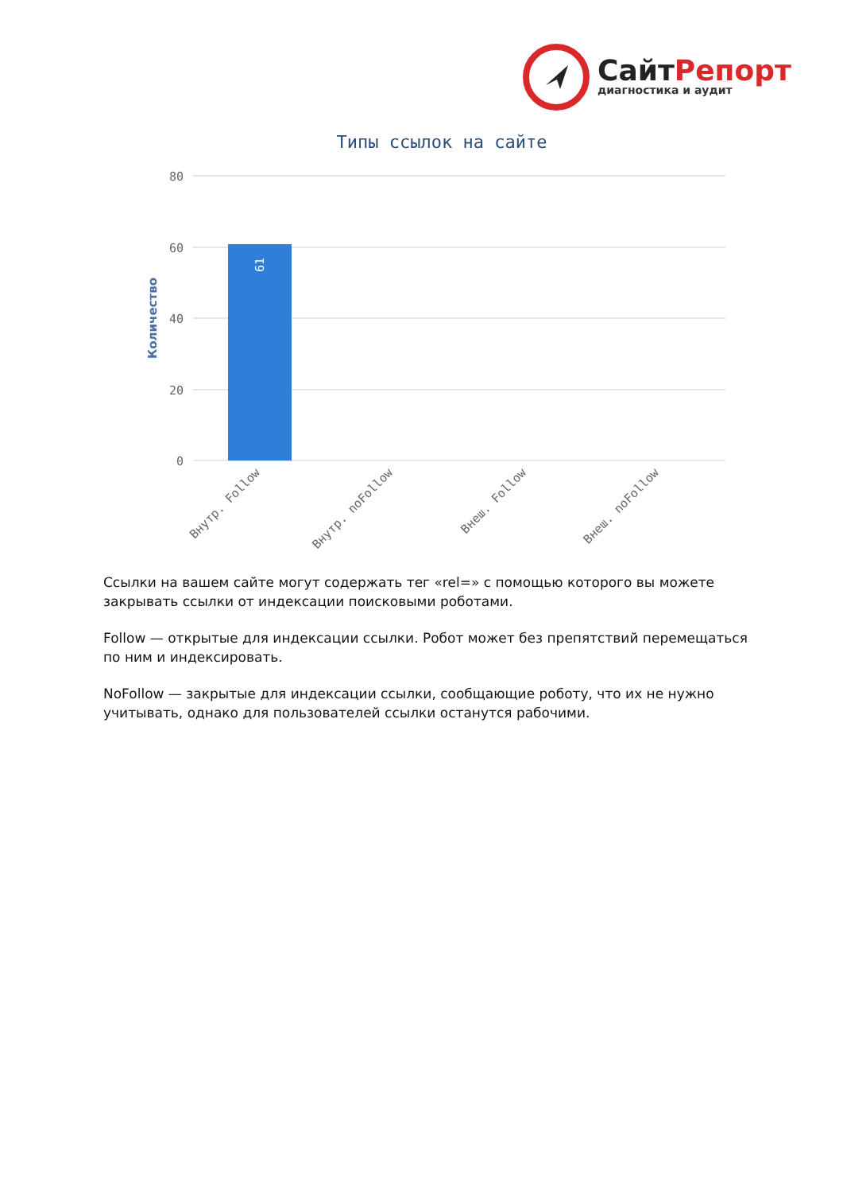СайтРепорт
диагностика и аудит
Типы ссылок на сайте
80
60
40
20
0
Количество
61
Внутр. Follow
Внутр. noFollow
Внеш. Follow
Внеш. noFollow
Ссылки на вашем сайте могут содержать тег «rel=» с помощью которого вы можете закрывать ссылки от индексации поисковыми роботами.
Follow — открытые для индексации ссылки. Робот может без препятствий перемещаться по ним и индексировать.
NoFollow — закрытые для индексации ссылки, сообщающие роботу, что их не нужно учитывать, однако для пользователей ссылки останутся рабочими.